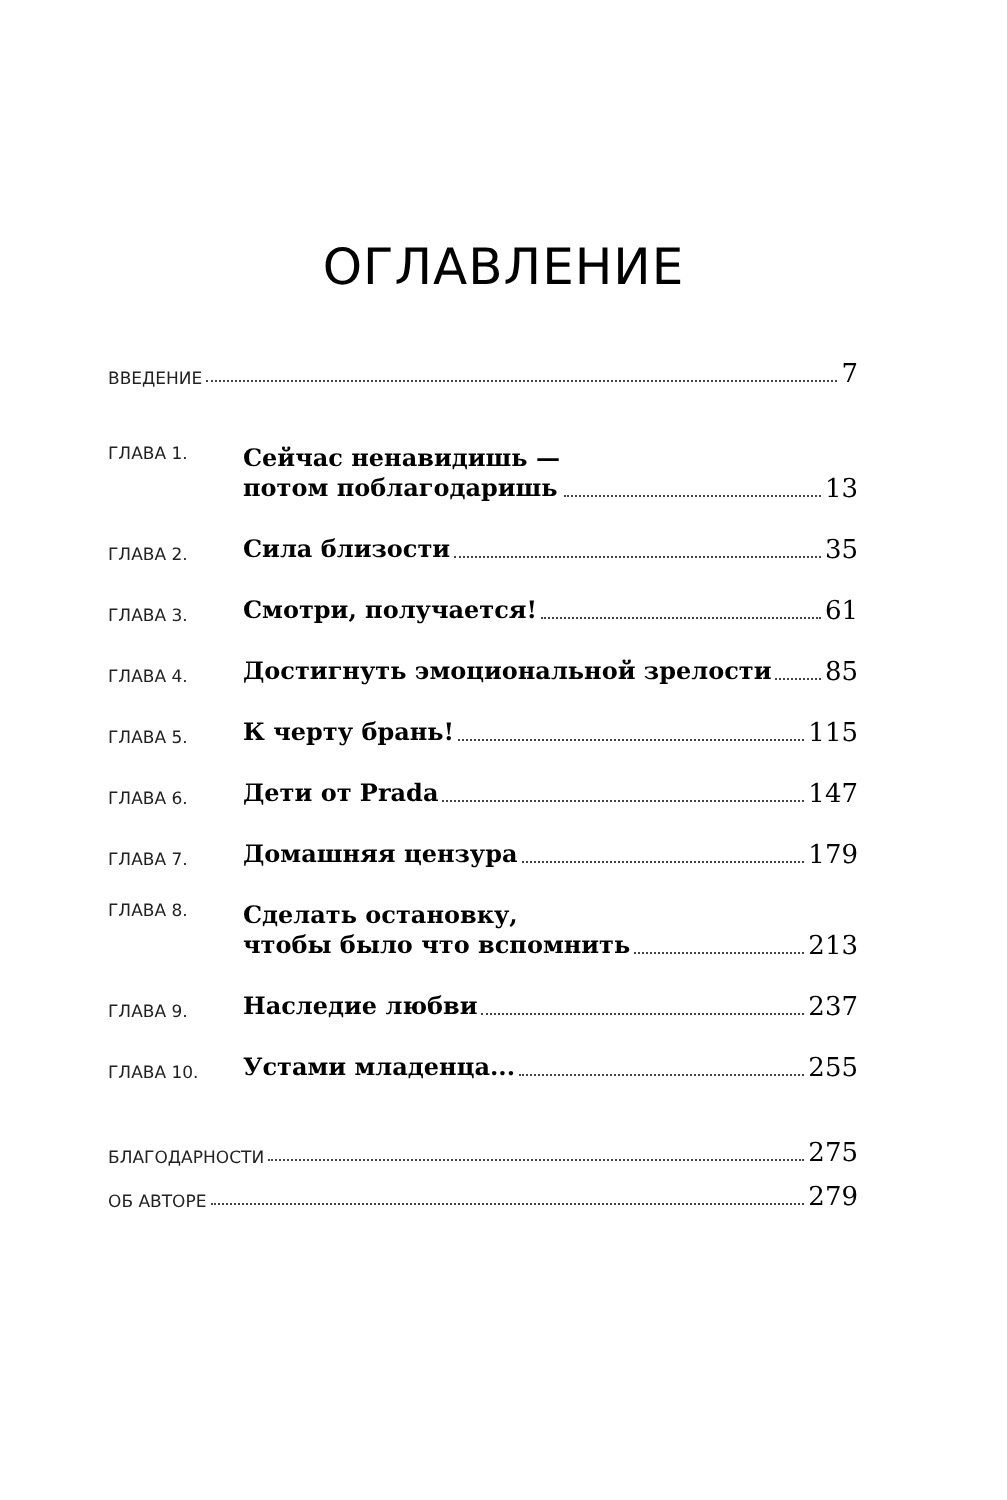ОГЛАВЛЕНИЕ
ВВЕДЕНИЕ 7
ГЛАВА 1. Сейчас ненавидишь —
потом поблагодаришь 13
ГЛАВА 2. Сила близости 35
ГЛАВА 3. Смотри, получается! 61
ГЛАВА 4. Достигнуть эмоциональной зрелости 85
ГЛАВА 5. К черту брань! 115
ГЛАВА 6. Дети от Prada 147
ГЛАВА 7. Домашняя цензура 179
ГЛАВА 8. Сделать остановку,
чтобы было что вспомнить 213
ГЛАВА 9. Наследие любви 237
ГЛАВА 10. Устами младенца... 255
БЛАГОДАРНОСТИ 275
ОБ АВТОРЕ 279